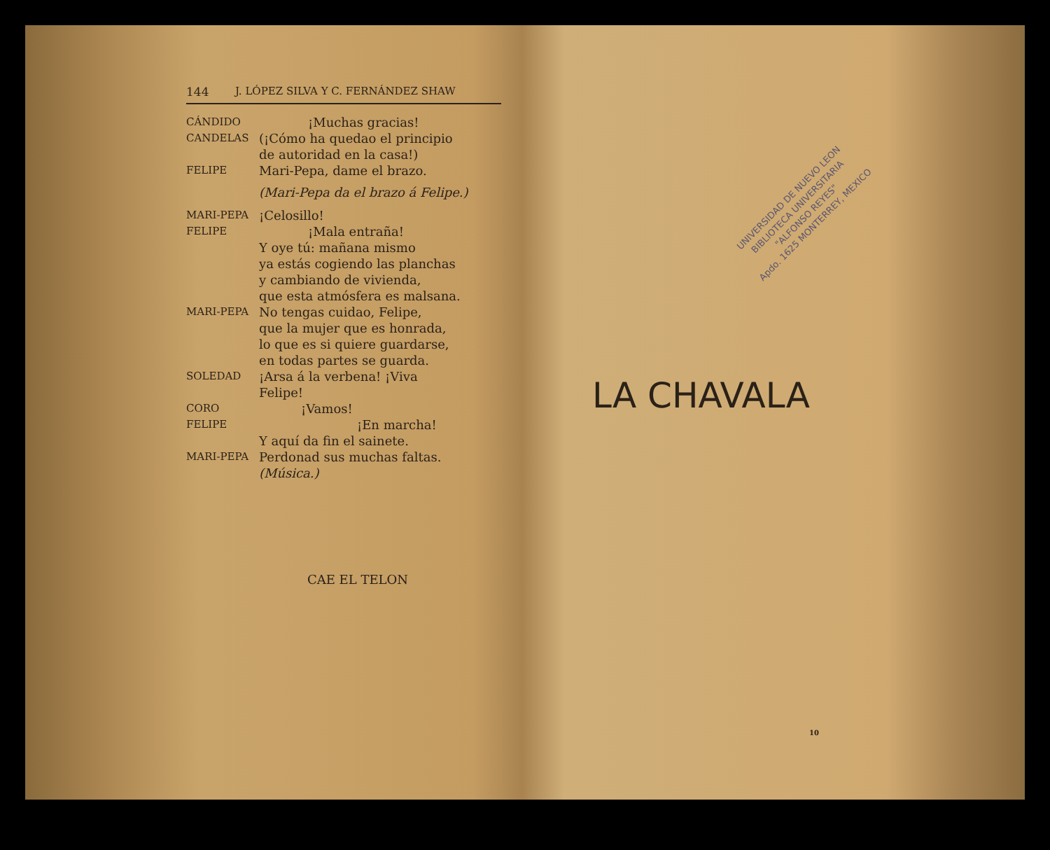144 J. LÓPEZ SILVA Y C. FERNÁNDEZ SHAW
CÁNDIDO ¡Muchas gracias!
CANDELAS (¡Cómo ha quedao el principio
de autoridad en la casa!)
FELIPE Mari-Pepa, dame el brazo.
(Mari-Pepa da el brazo á Felipe.)
MARI-PEPA ¡Celosillo!
FELIPE ¡Mala entraña!
Y oye tú: mañana mismo
ya estás cogiendo las planchas
y cambiando de vivienda,
que esta atmósfera es malsana.
MARI-PEPA No tengas cuidao, Felipe,
que la mujer que es honrada,
lo que es si quiere guardarse,
en todas partes se guarda.
SOLEDAD ¡Arsa á la verbena! ¡Viva
Felipe!
CORO ¡Vamos!
FELIPE ¡En marcha!
Y aquí da fin el sainete.
MARI-PEPA Perdonad sus muchas faltas. (Música.)
CAE EL TELON
UNIVERSIDAD DE NUEVO LEON
BIBLIOTECA UNIVERSITARIA
"ALFONSO REYES"
Apdo. 1625 MONTERREY, MEXICO
LA CHAVALA
10